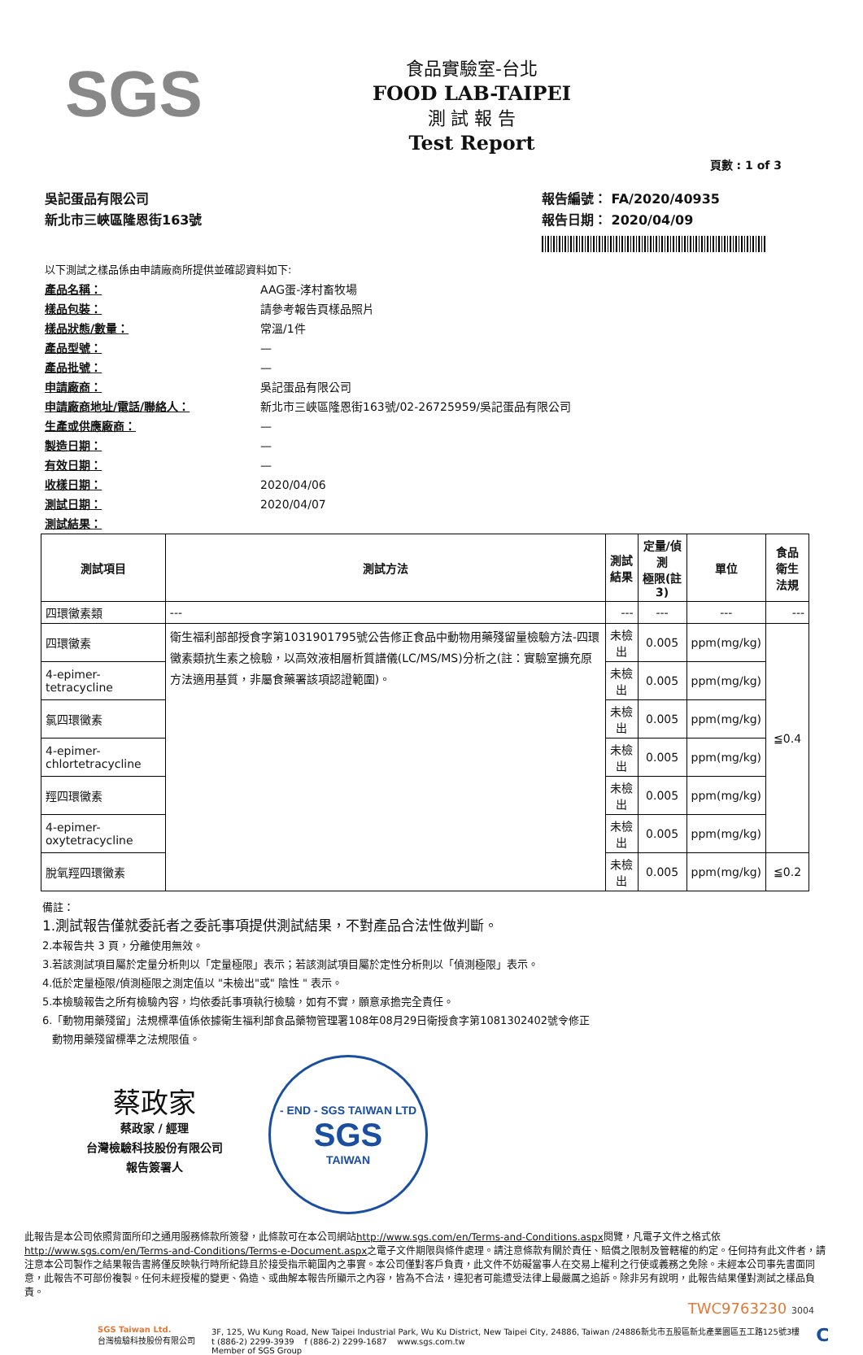SGS
食品實驗室-台北
FOOD LAB-TAIPEI
測 試 報 告
Test Report
頁數 : 1 of 3
吳記蛋品有限公司
新北市三峽區隆恩街163號
報告編號： FA/2020/40935
報告日期： 2020/04/09
以下測試之樣品係由申請廠商所提供並確認資料如下:
產品名稱： AAG蛋-涍村畜牧場
樣品包裝： 請參考報告頁樣品照片
樣品狀態/數量： 常溫/1件
產品型號： —
產品批號： —
申請廠商： 吳記蛋品有限公司
申請廠商地址/電話/聯絡人： 新北市三峽區隆恩街163號/02-26725959/吳記蛋品有限公司
生產或供應廠商： —
製造日期： —
有效日期： —
收樣日期： 2020/04/06
測試日期： 2020/04/07
測試結果：
| 測試項目 | 測試方法 | 測試結果 | 定量/偵測 極限(註3) | 單位 | 食品衛生 法規 |
| --- | --- | --- | --- | --- | --- |
| 四環黴素類 | --- | --- | --- | --- | --- |
| 四環黴素 | 衛生福利部部授食字第1031901795號公告修正食品中動物用藥殘留量檢驗方法-四環黴素類抗生素之檢驗，以高效液相層析質譜儀(LC/MS/MS)分析之(註：實驗室擴充原方法適用基質，非屬食藥署該項認證範圍)。 | 未檢出 | 0.005 | ppm(mg/kg) | ≦0.4 |
| 4-epimer-tetracycline | | 未檢出 | 0.005 | ppm(mg/kg) | |
| 氯四環黴素 | | 未檢出 | 0.005 | ppm(mg/kg) | |
| 4-epimer-chlortetracycline | | 未檢出 | 0.005 | ppm(mg/kg) | |
| 羥四環黴素 | | 未檢出 | 0.005 | ppm(mg/kg) | |
| 4-epimer-oxytetracycline | | 未檢出 | 0.005 | ppm(mg/kg) | |
| 脫氧羥四環黴素 | | 未檢出 | 0.005 | ppm(mg/kg) | ≦0.2 |
備註：
1.測試報告僅就委託者之委託事項提供測試結果，不對產品合法性做判斷。
2.本報告共 3 頁，分離使用無效。
3.若該測試項目屬於定量分析則以「定量極限」表示；若該測試項目屬於定性分析則以「偵測極限」表示。
4.低於定量極限/偵測極限之測定值以 "未檢出"或" 陰性 " 表示。
5.本檢驗報告之所有檢驗內容，均依委託事項執行檢驗，如有不實，願意承擔完全責任。
6.「動物用藥殘留」法規標準值係依據衛生福利部食品藥物管理署108年08月29日衛授食字第1081302402號令修正
動物用藥殘留標準之法規限值。
蔡政家
蔡政家 / 經理
台灣檢驗科技股份有限公司
報告簽署人
- END - SGS TAIWAN LTD
SGS
TAIWAN
此報告是本公司依照背面所印之通用服務條款所簽發，此條款可在本公司網站http://www.sgs.com/en/Terms-and-Conditions.aspx閱覽，凡電子文件之格式依http://www.sgs.com/en/Terms-and-Conditions/Terms-e-Document.aspx之電子文件期限與條件處理。請注意條款有關於責任、賠償之限制及管轄權的約定。任何持有此文件者，請注意本公司製作之結果報告書將僅反映執行時所紀錄且於接受指示範圍內之事實。本公司僅對客戶負責，此文件不妨礙當事人在交易上權利之行使或義務之免除。未經本公司事先書面同意，此報告不可部份複製。任何未經授權的變更、偽造、或曲解本報告所顯示之內容，皆為不合法，違犯者可能遭受法律上最嚴厲之追訴。除非另有說明，此報告結果僅對測試之樣品負責。
TWC9763230 3004
SGS Taiwan Ltd.
台灣檢驗科技股份有限公司
3F, 125, Wu Kung Road, New Taipei Industrial Park, Wu Ku District, New Taipei City, 24886, Taiwan /24886新北市五股區新北產業園區五工路125號3樓
t (886-2) 2299-3939 f (886-2) 2299-1687 www.sgs.com.tw
Member of SGS Group
C